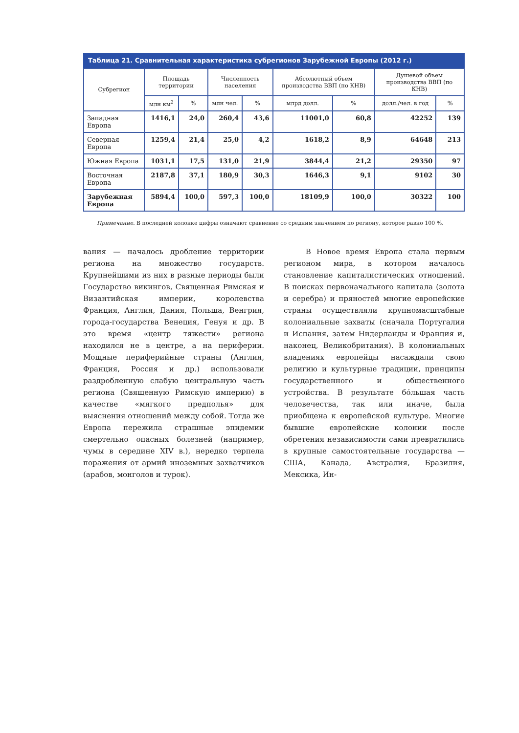Таблица 21. Сравнительная характеристика субрегионов Зарубежной Европы (2012 г.)
| Субрегион | Площадь территории | | Численность населения | | Абсолютный объем производства ВВП (по КНВ) | | Душевой объем производства ВВП (по КНВ) | |
| --- | --- | --- | --- | --- | --- | --- | --- | --- |
| | млн км<sup>2</sup> | % | млн чел. | % | млрд долл. | % | долл./чел. в год | % |
| Западная Европа | 1416,1 | 24,0 | 260,4 | 43,6 | 11001,0 | 60,8 | 42252 | 139 |
| Северная Европа | 1259,4 | 21,4 | 25,0 | 4,2 | 1618,2 | 8,9 | 64648 | 213 |
| Южная Европа | 1031,1 | 17,5 | 131,0 | 21,9 | 3844,4 | 21,2 | 29350 | 97 |
| Восточная Европа | 2187,8 | 37,1 | 180,9 | 30,3 | 1646,3 | 9,1 | 9102 | 30 |
| Зарубежная Европа | 5894,4 | 100,0 | 597,3 | 100,0 | 18109,9 | 100,0 | 30322 | 100 |
Примечание. В последней колонке цифры означают сравнение со средним значением по региону, которое равно 100 %.
вания — началось дробление территории региона на множество государств. Крупнейшими из них в разные периоды были Государство викингов, Священная Римская и Византийская империи, королевства Франция, Англия, Дания, Польша, Венгрия, города-государства Венеция, Генуя и др. В это время «центр тяжести» региона находился не в центре, а на периферии. Мощные периферийные страны (Англия, Франция, Россия и др.) использовали раздробленную слабую центральную часть региона (Священную Римскую империю) в качестве «мягкого предполья» для выяснения отношений между собой. Тогда же Европа пережила страшные эпидемии смертельно опасных болезней (например, чумы в середине XIV в.), нередко терпела поражения от армий иноземных захватчиков (арабов, монголов и турок).
В Новое время Европа стала первым регионом мира, в котором началось становление капиталистических отношений. В поисках первоначального капитала (золота и серебра) и пряностей многие европейские страны осуществляли крупномасштабные колониальные захваты (сначала Португалия и Испания, затем Нидерланды и Франция и, наконец, Великобритания). В колониальных владениях европейцы насаждали свою религию и культурные традиции, принципы государственного и общественного устройства. В результате бóльшая часть человечества, так или иначе, была приобщена к европейской культуре. Многие бывшие европейские колонии после обретения независимости сами превратились в крупные самостоятельные государства — США, Канада, Австралия, Бразилия, Мексика, Ин-